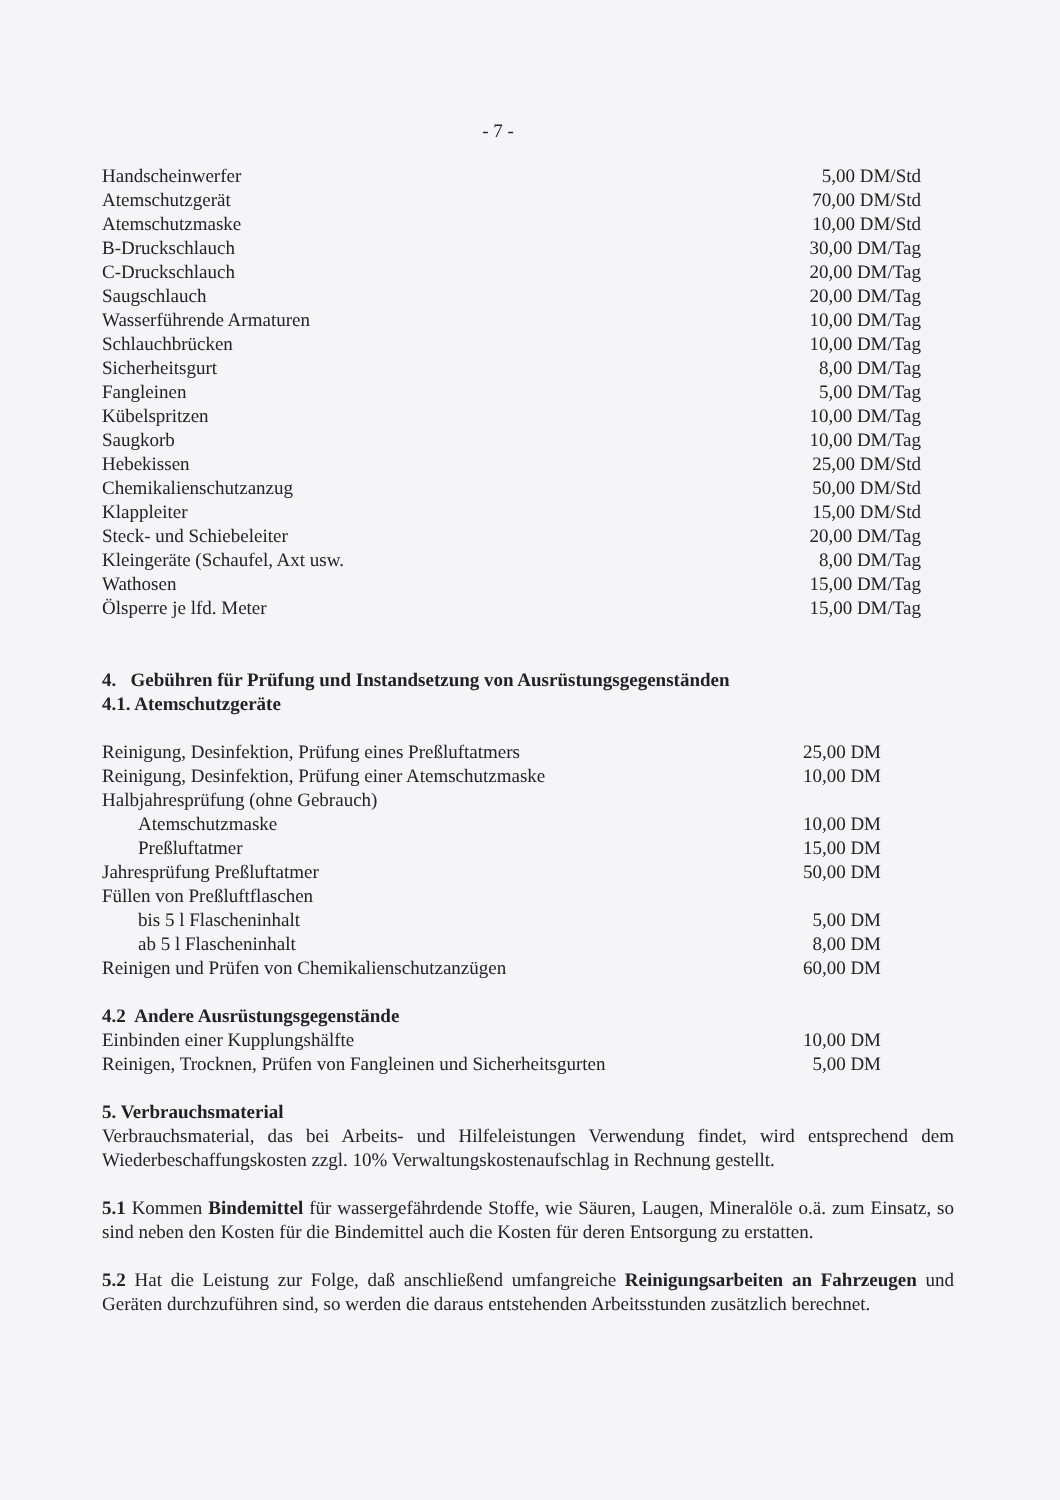- 7 -
| Handscheinwerfer | 5,00 DM/Std |
| Atemschutzgerät | 70,00 DM/Std |
| Atemschutzmaske | 10,00 DM/Std |
| B-Druckschlauch | 30,00 DM/Tag |
| C-Druckschlauch | 20,00 DM/Tag |
| Saugschlauch | 20,00 DM/Tag |
| Wasserführende Armaturen | 10,00 DM/Tag |
| Schlauchbrücken | 10,00 DM/Tag |
| Sicherheitsgurt | 8,00 DM/Tag |
| Fangleinen | 5,00 DM/Tag |
| Kübelspritzen | 10,00 DM/Tag |
| Saugkorb | 10,00 DM/Tag |
| Hebekissen | 25,00 DM/Std |
| Chemikalienschutzanzug | 50,00 DM/Std |
| Klappleiter | 15,00 DM/Std |
| Steck- und Schiebeleiter | 20,00 DM/Tag |
| Kleingeräte (Schaufel, Axt usw. | 8,00 DM/Tag |
| Wathosen | 15,00 DM/Tag |
| Ölsperre je lfd. Meter | 15,00 DM/Tag |
4. Gebühren für Prüfung und Instandsetzung von Ausrüstungsgegenständen
4.1. Atemschutzgeräte
| Reinigung, Desinfektion, Prüfung eines Preßluftatmers | 25,00 DM |
| Reinigung, Desinfektion, Prüfung einer Atemschutzmaske | 10,00 DM |
| Halbjahresprüfung (ohne Gebrauch) | |
| Atemschutzmaske | 10,00 DM |
| Preßluftatmer | 15,00 DM |
| Jahresprüfung Preßluftatmer | 50,00 DM |
| Füllen von Preßluftflaschen | |
| bis 5 l Flascheninhalt | 5,00 DM |
| ab 5 l Flascheninhalt | 8,00 DM |
| Reinigen und Prüfen von Chemikalienschutzanzügen | 60,00 DM |
4.2 Andere Ausrüstungsgegenstände
| Einbinden einer Kupplungshälfte | 10,00 DM |
| Reinigen, Trocknen, Prüfen von Fangleinen und Sicherheitsgurten | 5,00 DM |
5. Verbrauchsmaterial
Verbrauchsmaterial, das bei Arbeits- und Hilfeleistungen Verwendung findet, wird entsprechend dem Wiederbeschaffungskosten zzgl. 10% Verwaltungskostenaufschlag in Rechnung gestellt.
5.1 Kommen Bindemittel für wassergefährdende Stoffe, wie Säuren, Laugen, Mineralöle o.ä. zum Einsatz, so sind neben den Kosten für die Bindemittel auch die Kosten für deren Entsorgung zu erstatten.
5.2 Hat die Leistung zur Folge, daß anschließend umfangreiche Reinigungsarbeiten an Fahrzeugen und Geräten durchzuführen sind, so werden die daraus entstehenden Arbeitsstunden zusätzlich berechnet.